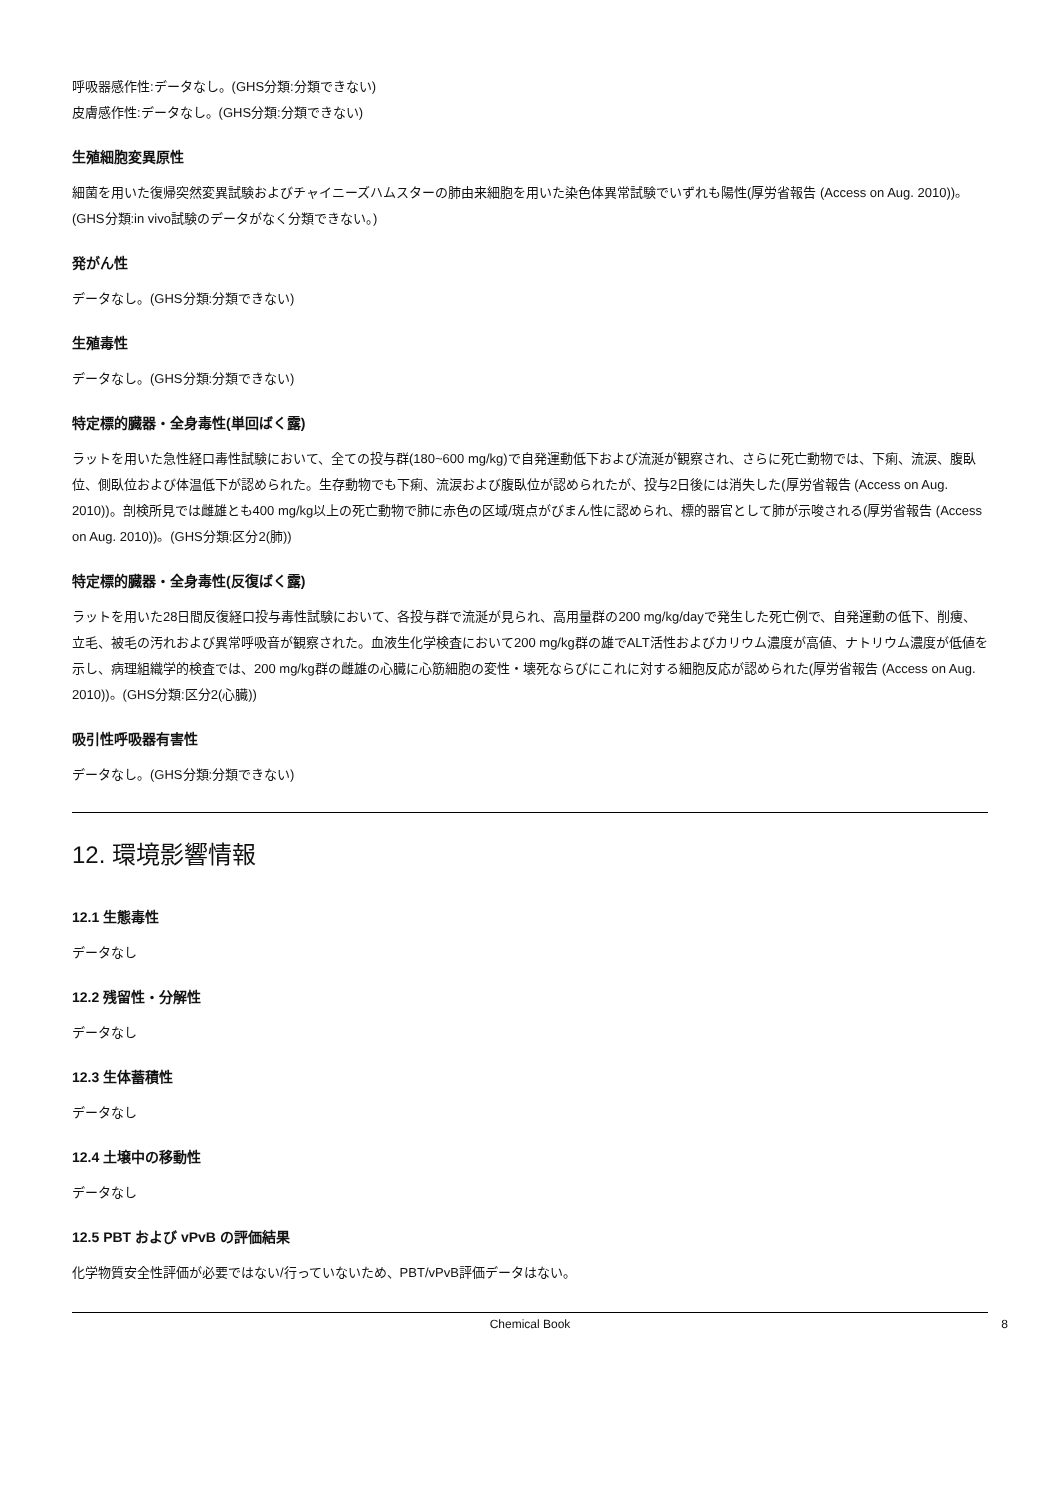呼吸器感作性:データなし。(GHS分類:分類できない)
皮膚感作性:データなし。(GHS分類:分類できない)
生殖細胞変異原性
細菌を用いた復帰突然変異試験およびチャイニーズハムスターの肺由来細胞を用いた染色体異常試験でいずれも陽性(厚労省報告 (Access on Aug. 2010))。(GHS分類:in vivo試験のデータがなく分類できない。)
発がん性
データなし。(GHS分類:分類できない)
生殖毒性
データなし。(GHS分類:分類できない)
特定標的臓器・全身毒性(単回ばく露)
ラットを用いた急性経口毒性試験において、全ての投与群(180~600 mg/kg)で自発運動低下および流涎が観察され、さらに死亡動物では、下痢、流涙、腹臥位、側臥位および体温低下が認められた。生存動物でも下痢、流涙および腹臥位が認められたが、投与2日後には消失した(厚労省報告 (Access on Aug. 2010))。剖検所見では雌雄とも400 mg/kg以上の死亡動物で肺に赤色の区域/斑点がびまん性に認められ、標的器官として肺が示唆される(厚労省報告 (Access on Aug. 2010))。(GHS分類:区分2(肺))
特定標的臓器・全身毒性(反復ばく露)
ラットを用いた28日間反復経口投与毒性試験において、各投与群で流涎が見られ、高用量群の200 mg/kg/dayで発生した死亡例で、自発運動の低下、削痩、立毛、被毛の汚れおよび異常呼吸音が観察された。血液生化学検査において200 mg/kg群の雄でALT活性およびカリウム濃度が高値、ナトリウム濃度が低値を示し、病理組織学的検査では、200 mg/kg群の雌雄の心臓に心筋細胞の変性・壊死ならびにこれに対する細胞反応が認められた(厚労省報告 (Access on Aug. 2010))。(GHS分類:区分2(心臓))
吸引性呼吸器有害性
データなし。(GHS分類:分類できない)
12. 環境影響情報
12.1 生態毒性
データなし
12.2 残留性・分解性
データなし
12.3 生体蓄積性
データなし
12.4 土壌中の移動性
データなし
12.5 PBT および vPvB の評価結果
化学物質安全性評価が必要ではない/行っていないため、PBT/vPvB評価データはない。
Chemical Book 8